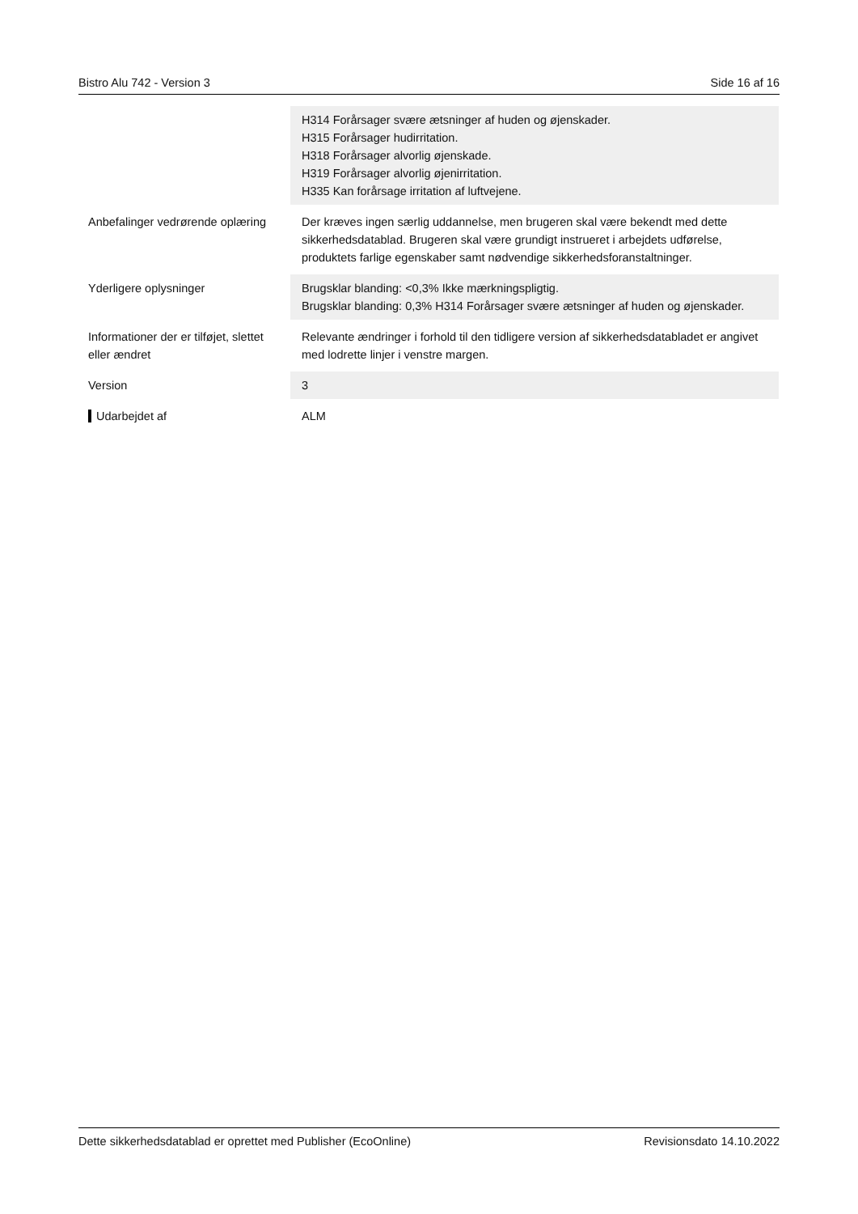Bistro Alu 742 - Version 3 Side 16 af 16
| | H314 Forårsager svære ætsninger af huden og øjenskader. H315 Forårsager hudirritation. H318 Forårsager alvorlig øjenskade. H319 Forårsager alvorlig øjenirritation. H335 Kan forårsage irritation af luftvejene. |
| Anbefalinger vedrørende oplæring | Der kræves ingen særlig uddannelse, men brugeren skal være bekendt med dette sikkerhedsdatablad. Brugeren skal være grundigt instrueret i arbejdets udførelse, produktets farlige egenskaber samt nødvendige sikkerhedsforanstaltninger. |
| Yderligere oplysninger | Brugsklar blanding: <0,3% Ikke mærkningspligtig. Brugsklar blanding: 0,3% H314 Forårsager svære ætsninger af huden og øjenskader. |
| Informationer der er tilføjet, slettet eller ændret | Relevante ændringer i forhold til den tidligere version af sikkerhedsdatabladet er angivet med lodrette linjer i venstre margen. |
| Version | 3 |
| Udarbejdet af | ALM |
Dette sikkerhedsdatablad er oprettet med Publisher (EcoOnline) Revisionsdato 14.10.2022